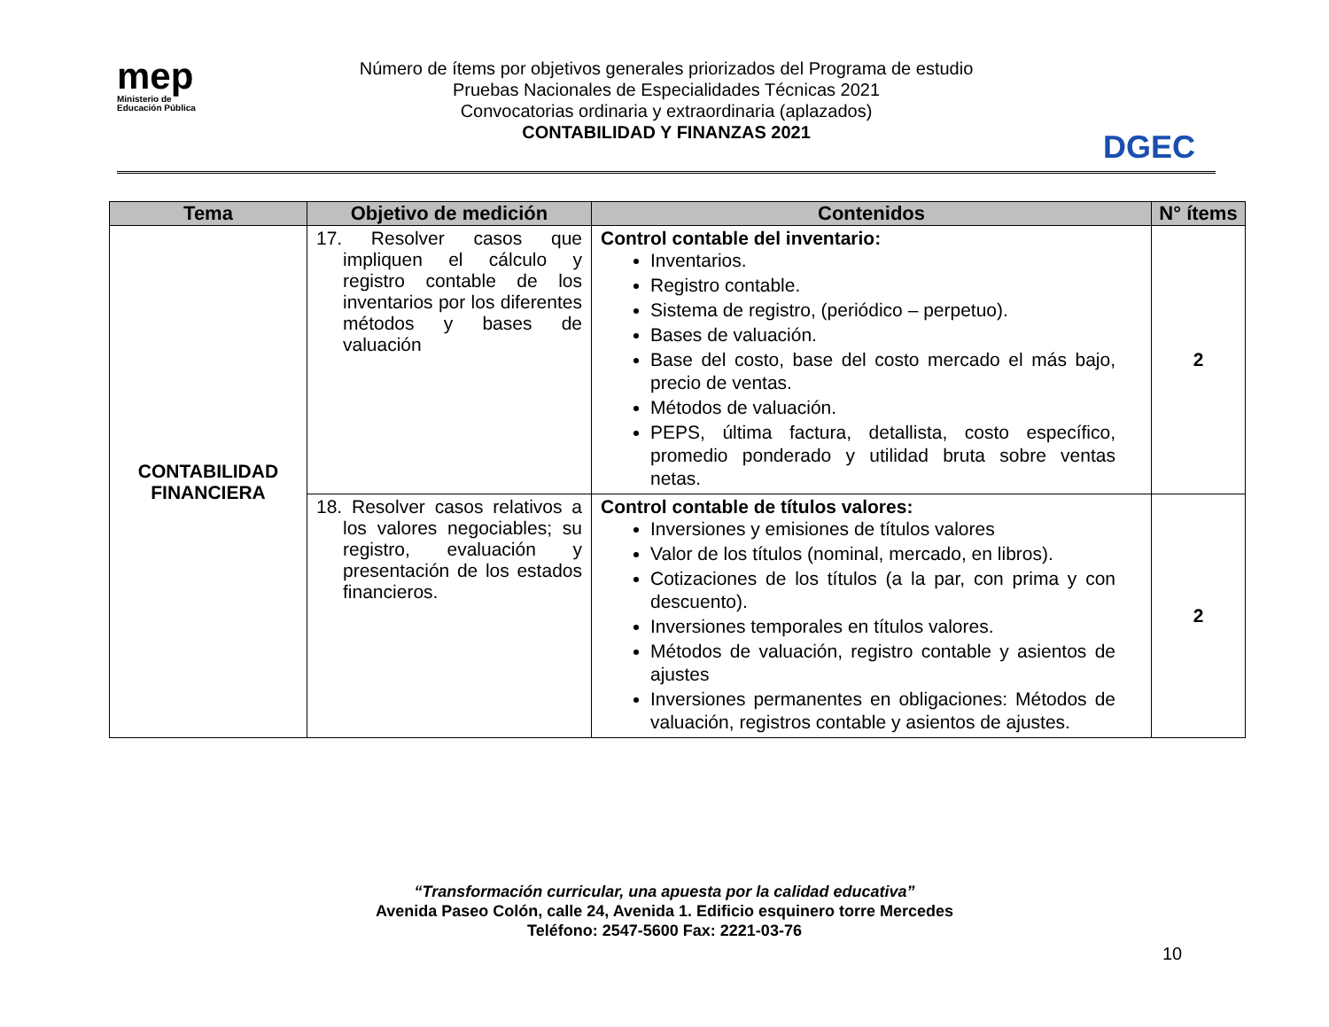mep
Ministerio de
Educación Pública
Número de ítems por objetivos generales priorizados del Programa de estudio
Pruebas Nacionales de Especialidades Técnicas 2021
Convocatorias ordinaria y extraordinaria (aplazados)
CONTABILIDAD Y FINANZAS 2021
DGEC
| Tema | Objetivo de medición | Contenidos | N° ítems |
| --- | --- | --- | --- |
| CONTABILIDAD FINANCIERA | 17. Resolver casos que impliquen el cálculo y registro contable de los inventarios por los diferentes métodos y bases de valuación | Control contable del inventario: Inventarios. Registro contable. Sistema de registro, (periódico – perpetuo). Bases de valuación. Base del costo, base del costo mercado el más bajo, precio de ventas. Métodos de valuación. PEPS, última factura, detallista, costo específico, promedio ponderado y utilidad bruta sobre ventas netas. | 2 |
| | 18. Resolver casos relativos a los valores negociables; su registro, evaluación y presentación de los estados financieros. | Control contable de títulos valores: Inversiones y emisiones de títulos valores Valor de los títulos (nominal, mercado, en libros). Cotizaciones de los títulos (a la par, con prima y con descuento). Inversiones temporales en títulos valores. Métodos de valuación, registro contable y asientos de ajustes Inversiones permanentes en obligaciones: Métodos de valuación, registros contable y asientos de ajustes. | 2 |
“Transformación curricular, una apuesta por la calidad educativa”
Avenida Paseo Colón, calle 24, Avenida 1. Edificio esquinero torre Mercedes
Teléfono: 2547-5600 Fax: 2221-03-76
10